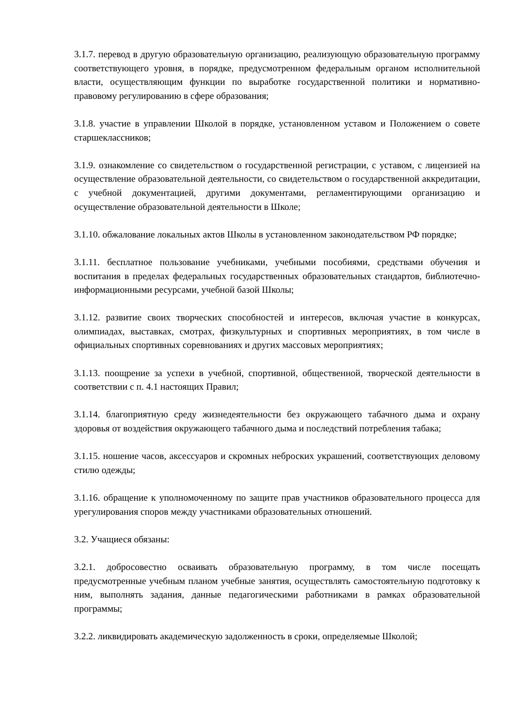3.1.7. перевод в другую образовательную организацию, реализующую образовательную программу соответствующего уровня, в порядке, предусмотренном федеральным органом исполнительной власти, осуществляющим функции по выработке государственной политики и нормативно-правовому регулированию в сфере образования;
3.1.8. участие в управлении Школой в порядке, установленном уставом и Положением о совете старшеклассников;
3.1.9. ознакомление со свидетельством о государственной регистрации, с уставом, с лицензией на осуществление образовательной деятельности, со свидетельством о государственной аккредитации, с учебной документацией, другими документами, регламентирующими организацию и осуществление образовательной деятельности в Школе;
3.1.10. обжалование локальных актов Школы в установленном законодательством РФ порядке;
3.1.11. бесплатное пользование учебниками, учебными пособиями, средствами обучения и воспитания в пределах федеральных государственных образовательных стандартов, библиотечно-информационными ресурсами, учебной базой Школы;
3.1.12. развитие своих творческих способностей и интересов, включая участие в конкурсах, олимпиадах, выставках, смотрах, физкультурных и спортивных мероприятиях, в том числе в официальных спортивных соревнованиях и других массовых мероприятиях;
3.1.13. поощрение за успехи в учебной, спортивной, общественной, творческой деятельности в соответствии с п. 4.1 настоящих Правил;
3.1.14. благоприятную среду жизнедеятельности без окружающего табачного дыма и охрану здоровья от воздействия окружающего табачного дыма и последствий потребления табака;
3.1.15. ношение часов, аксессуаров и скромных неброских украшений, соответствующих деловому стилю одежды;
3.1.16. обращение к уполномоченному по защите прав участников образовательного процесса для урегулирования споров между участниками образовательных отношений.
3.2. Учащиеся обязаны:
3.2.1. добросовестно осваивать образовательную программу, в том числе посещать предусмотренные учебным планом учебные занятия, осуществлять самостоятельную подготовку к ним, выполнять задания, данные педагогическими работниками в рамках образовательной программы;
3.2.2. ликвидировать академическую задолженность в сроки, определяемые Школой;